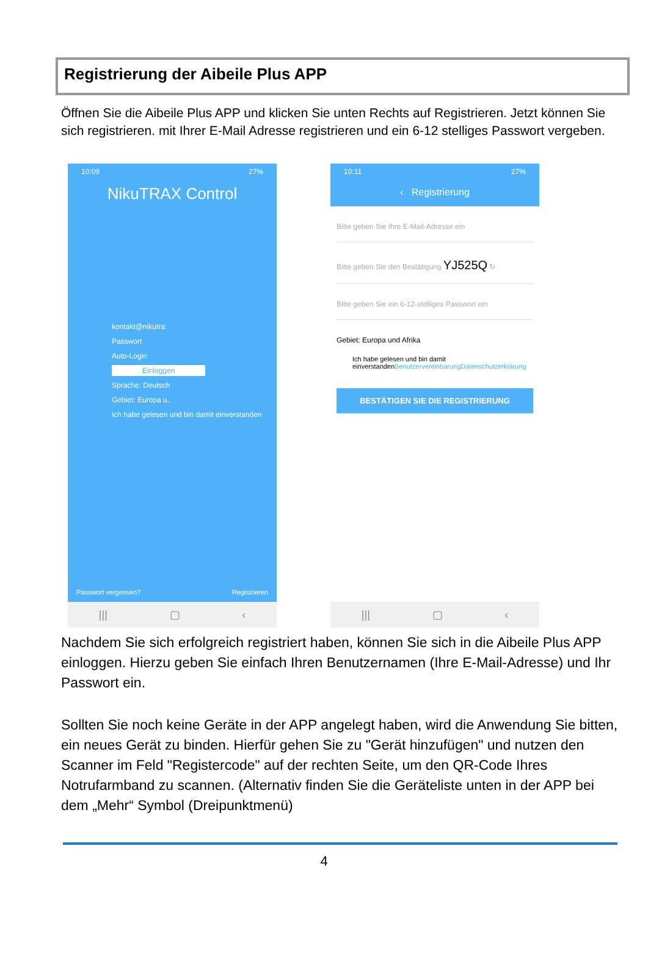Registrierung der Aibeile Plus APP
Öffnen Sie die Aibeile Plus APP und klicken Sie unten Rechts auf Registrieren. Jetzt können Sie sich registrieren. mit Ihrer E-Mail Adresse registrieren und ein 6-12 stelliges Passwort vergeben.
10:09 27%
NikuTRAX Control
kontakt@nikutra:
Passwort
Auto-Login
Einloggen
Sprache: Deutsch
Gebiet: Europa u..
Ich habe gelesen und bin damit einverstanden
Passwort vergessen? Registrieren
||| ▢ ‹
10:11 27%
‹ Registrierung
Bitte geben Sie Ihre E-Mail-Adresse ein
Bitte geben Sie den Bestätigung YJ525Q ↻
Bitte geben Sie ein 6-12-stelliges Passwort ein
Gebiet: Europa und Afrika
Ich habe gelesen und bin damit einverstandenBenutzervereinbarungDatenschutzerklärung
BESTÄTIGEN SIE DIE REGISTRIERUNG
||| ▢ ‹
Nachdem Sie sich erfolgreich registriert haben, können Sie sich in die Aibeile Plus APP einloggen. Hierzu geben Sie einfach Ihren Benutzernamen (Ihre E-Mail-Adresse) und Ihr Passwort ein.
Sollten Sie noch keine Geräte in der APP angelegt haben, wird die Anwendung Sie bitten, ein neues Gerät zu binden. Hierfür gehen Sie zu "Gerät hinzufügen" und nutzen den Scanner im Feld "Registercode" auf der rechten Seite, um den QR-Code Ihres Notrufarmband zu scannen. (Alternativ finden Sie die Geräteliste unten in der APP bei dem „Mehr“ Symbol (Dreipunktmenü)
4